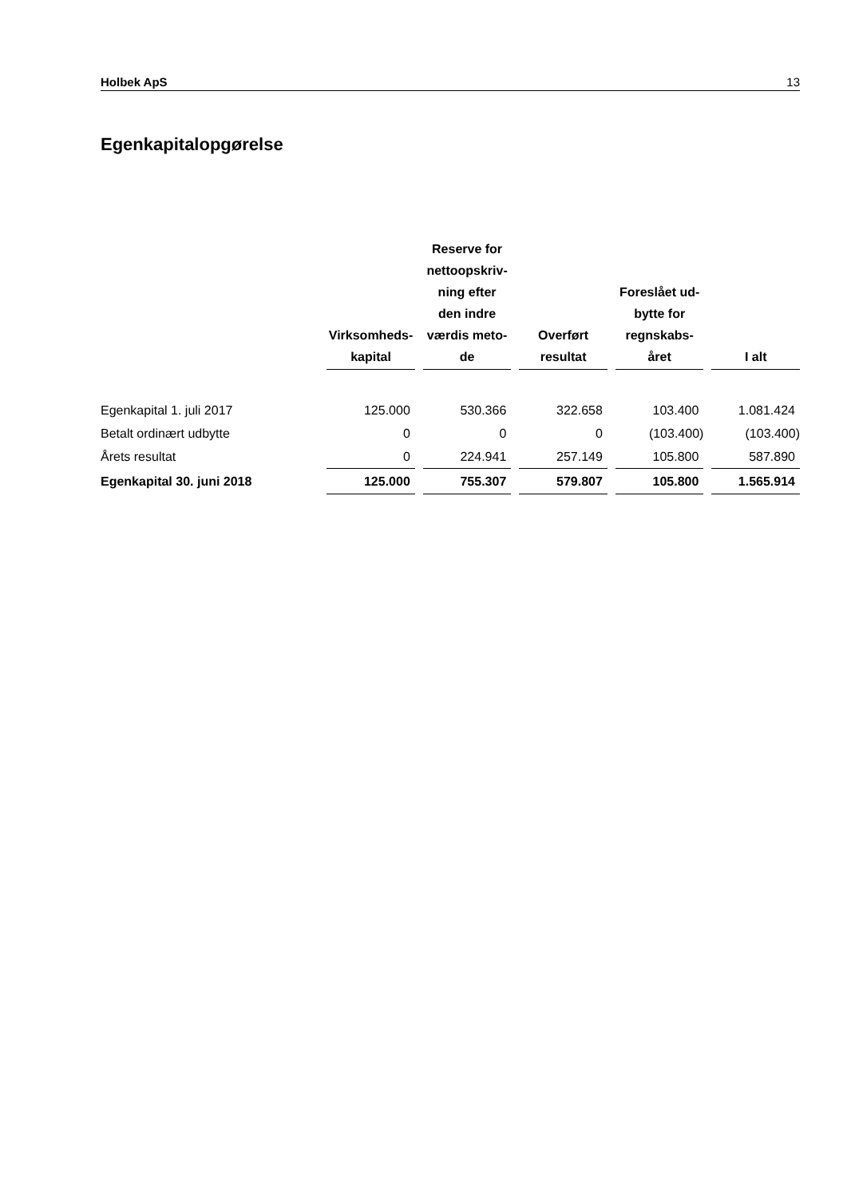Holbek ApS 13
Egenkapitalopgørelse
| | Virksomheds- kapital | | Reserve for nettoopskriv- ning efter den indre værdis meto- de | | Overført resultat | | Foreslået ud- bytte for regnskabs- året | | I alt |
| --- | --- | --- | --- | --- | --- | --- | --- | --- | --- |
| Egenkapital 1. juli 2017 | 125.000 | | 530.366 | | 322.658 | | 103.400 | | 1.081.424 |
| Betalt ordinært udbytte | 0 | | 0 | | 0 | | (103.400) | | (103.400) |
| Årets resultat | 0 | | 224.941 | | 257.149 | | 105.800 | | 587.890 |
| Egenkapital 30. juni 2018 | 125.000 | | 755.307 | | 579.807 | | 105.800 | | 1.565.914 |